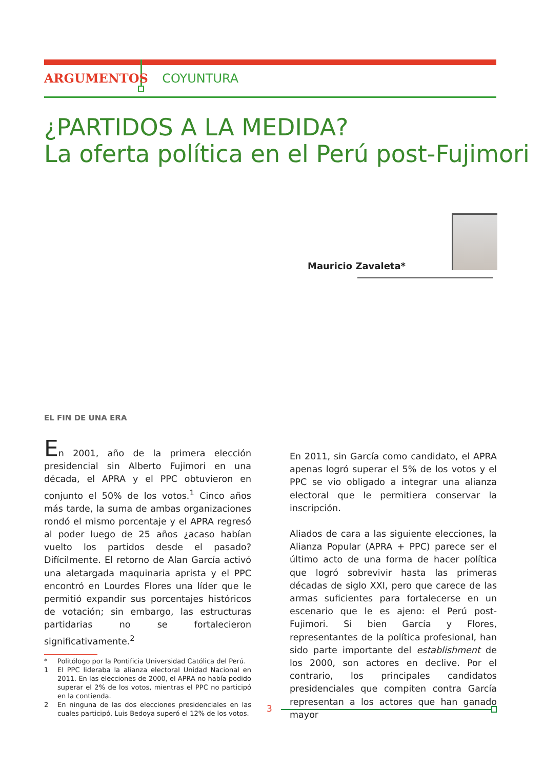ARGUMENTOS COYUNTURA
¿PARTIDOS A LA MEDIDA?
La oferta política en el Perú post-Fujimori
Mauricio Zavaleta*
EL FIN DE UNA ERA
En 2001, año de la primera elección presidencial sin Alberto Fujimori en una década, el APRA y el PPC obtuvieron en conjunto el 50% de los votos.<sup>1</sup> Cinco años más tarde, la suma de ambas organizaciones rondó el mismo porcentaje y el APRA regresó al poder luego de 25 años ¿acaso habían vuelto los partidos desde el pasado? Difícilmente. El retorno de Alan García activó una aletargada maquinaria aprista y el PPC encontró en Lourdes Flores una líder que le permitió expandir sus porcentajes históricos de votación; sin embargo, las estructuras partidarias no se fortalecieron significativamente.<sup>2</sup>
* Politólogo por la Pontificia Universidad Católica del Perú.
1 El PPC lideraba la alianza electoral Unidad Nacional en 2011. En las elecciones de 2000, el APRA no había podido superar el 2% de los votos, mientras el PPC no participó en la contienda.
2 En ninguna de las dos elecciones presidenciales en las cuales participó, Luis Bedoya superó el 12% de los votos.
En 2011, sin García como candidato, el APRA apenas logró superar el 5% de los votos y el PPC se vio obligado a integrar una alianza electoral que le permitiera conservar la inscripción.
Aliados de cara a las siguiente elecciones, la Alianza Popular (APRA + PPC) parece ser el último acto de una forma de hacer política que logró sobrevivir hasta las primeras décadas de siglo XXI, pero que carece de las armas suficientes para fortalecerse en un escenario que le es ajeno: el Perú post-Fujimori. Si bien García y Flores, representantes de la política profesional, han sido parte importante del establishment de los 2000, son actores en declive. Por el contrario, los principales candidatos presidenciales que compiten contra García representan a los actores que han ganado mayor
3